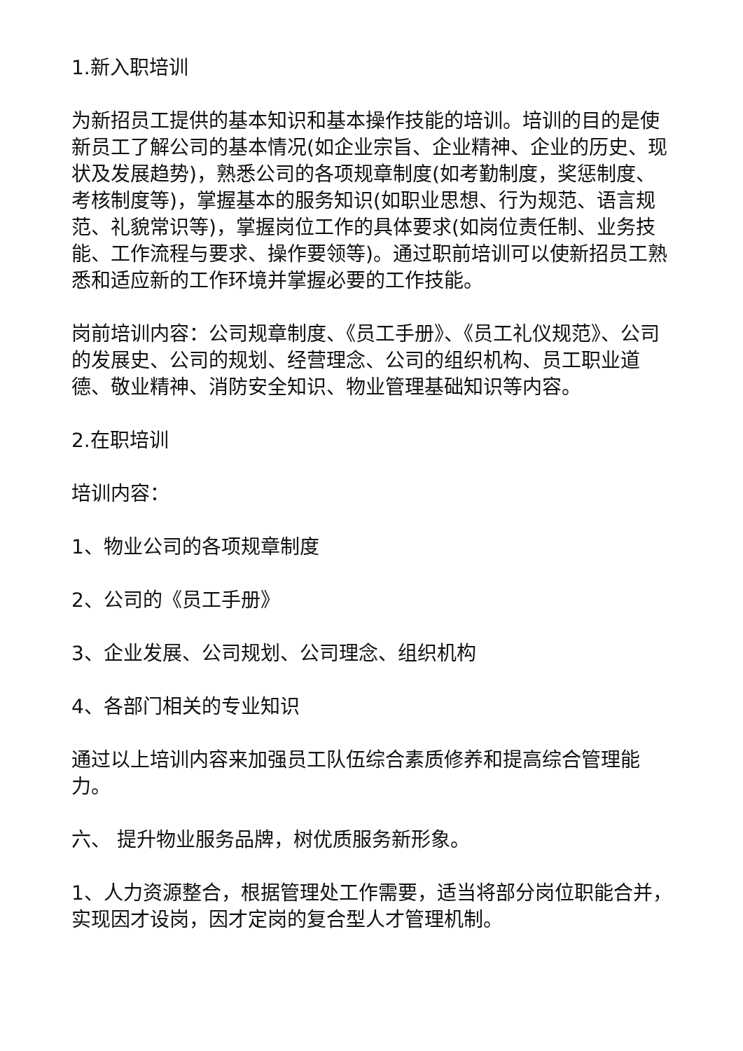1.新入职培训
为新招员工提供的基本知识和基本操作技能的培训。培训的目的是使新员工了解公司的基本情况(如企业宗旨、企业精神、企业的历史、现状及发展趋势)，熟悉公司的各项规章制度(如考勤制度，奖惩制度、考核制度等)，掌握基本的服务知识(如职业思想、行为规范、语言规范、礼貌常识等)，掌握岗位工作的具体要求(如岗位责任制、业务技能、工作流程与要求、操作要领等)。通过职前培训可以使新招员工熟悉和适应新的工作环境并掌握必要的工作技能。
岗前培训内容：公司规章制度、《员工手册》、《员工礼仪规范》、公司的发展史、公司的规划、经营理念、公司的组织机构、员工职业道德、敬业精神、消防安全知识、物业管理基础知识等内容。
2.在职培训
培训内容：
1、物业公司的各项规章制度
2、公司的《员工手册》
3、企业发展、公司规划、公司理念、组织机构
4、各部门相关的专业知识
通过以上培训内容来加强员工队伍综合素质修养和提高综合管理能力。
六、 提升物业服务品牌，树优质服务新形象。
1、人力资源整合，根据管理处工作需要，适当将部分岗位职能合并，实现因才设岗，因才定岗的复合型人才管理机制。